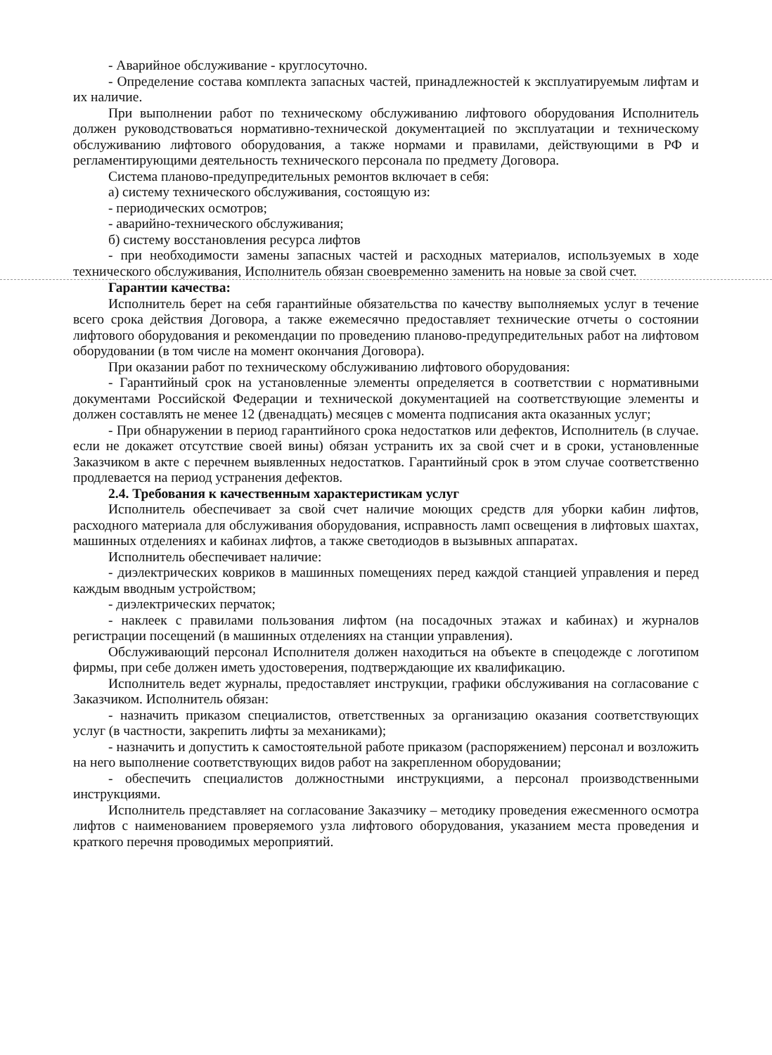- Аварийное обслуживание - круглосуточно.
- Определение состава комплекта запасных частей, принадлежностей к эксплуатируемым лифтам и их наличие.
При выполнении работ по техническому обслуживанию лифтового оборудования Исполнитель должен руководствоваться нормативно-технической документацией по эксплуатации и техническому обслуживанию лифтового оборудования, а также нормами и правилами, действующими в РФ и регламентирующими деятельность технического персонала по предмету Договора.
Система планово-предупредительных ремонтов включает в себя:
а) систему технического обслуживания, состоящую из:
- периодических осмотров;
- аварийно-технического обслуживания;
б) систему восстановления ресурса лифтов
- при необходимости замены запасных частей и расходных материалов, используемых в ходе технического обслуживания, Исполнитель обязан своевременно заменить на новые за свой счет.
Гарантии качества:
Исполнитель берет на себя гарантийные обязательства по качеству выполняемых услуг в течение всего срока действия Договора, а также ежемесячно предоставляет технические отчеты о состоянии лифтового оборудования и рекомендации по проведению планово-предупредительных работ на лифтовом оборудовании (в том числе на момент окончания Договора).
При оказании работ по техническому обслуживанию лифтового оборудования:
- Гарантийный срок на установленные элементы определяется в соответствии с нормативными документами Российской Федерации и технической документацией на соответствующие элементы и должен составлять не менее 12 (двенадцать) месяцев с момента подписания акта оказанных услуг;
- При обнаружении в период гарантийного срока недостатков или дефектов, Исполнитель (в случае. если не докажет отсутствие своей вины) обязан устранить их за свой счет и в сроки, установленные Заказчиком в акте с перечнем выявленных недостатков. Гарантийный срок в этом случае соответственно продлевается на период устранения дефектов.
2.4. Требования к качественным характеристикам услуг
Исполнитель обеспечивает за свой счет наличие моющих средств для уборки кабин лифтов, расходного материала для обслуживания оборудования, исправность ламп освещения в лифтовых шахтах, машинных отделениях и кабинах лифтов, а также светодиодов в вызывных аппаратах.
Исполнитель обеспечивает наличие:
- диэлектрических ковриков в машинных помещениях перед каждой станцией управления и перед каждым вводным устройством;
- диэлектрических перчаток;
- наклеек с правилами пользования лифтом (на посадочных этажах и кабинах) и журналов регистрации посещений (в машинных отделениях на станции управления).
Обслуживающий персонал Исполнителя должен находиться на объекте в спецодежде с логотипом фирмы, при себе должен иметь удостоверения, подтверждающие их квалификацию.
Исполнитель ведет журналы, предоставляет инструкции, графики обслуживания на согласование с Заказчиком. Исполнитель обязан:
- назначить приказом специалистов, ответственных за организацию оказания соответствующих услуг (в частности, закрепить лифты за механиками);
- назначить и допустить к самостоятельной работе приказом (распоряжением) персонал и возложить на него выполнение соответствующих видов работ на закрепленном оборудовании;
- обеспечить специалистов должностными инструкциями, а персонал производственными инструкциями.
Исполнитель представляет на согласование Заказчику – методику проведения ежесменного осмотра лифтов с наименованием проверяемого узла лифтового оборудования, указанием места проведения и краткого перечня проводимых мероприятий.